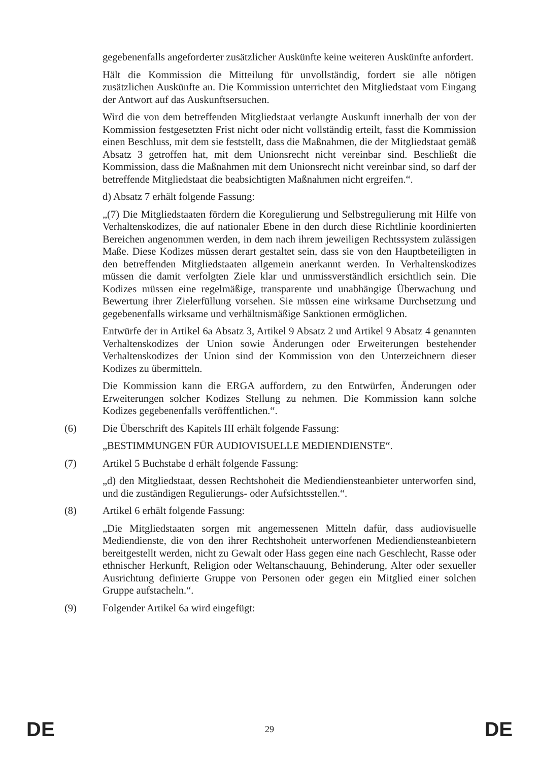gegebenenfalls angeforderter zusätzlicher Auskünfte keine weiteren Auskünfte anfordert.
Hält die Kommission die Mitteilung für unvollständig, fordert sie alle nötigen zusätzlichen Auskünfte an. Die Kommission unterrichtet den Mitgliedstaat vom Eingang der Antwort auf das Auskunftsersuchen.
Wird die von dem betreffenden Mitgliedstaat verlangte Auskunft innerhalb der von der Kommission festgesetzten Frist nicht oder nicht vollständig erteilt, fasst die Kommission einen Beschluss, mit dem sie feststellt, dass die Maßnahmen, die der Mitgliedstaat gemäß Absatz 3 getroffen hat, mit dem Unionsrecht nicht vereinbar sind. Beschließt die Kommission, dass die Maßnahmen mit dem Unionsrecht nicht vereinbar sind, so darf der betreffende Mitgliedstaat die beabsichtigten Maßnahmen nicht ergreifen.“.
d) Absatz 7 erhält folgende Fassung:
„(7) Die Mitgliedstaaten fördern die Koregulierung und Selbstregulierung mit Hilfe von Verhaltenskodizes, die auf nationaler Ebene in den durch diese Richtlinie koordinierten Bereichen angenommen werden, in dem nach ihrem jeweiligen Rechtssystem zulässigen Maße. Diese Kodizes müssen derart gestaltet sein, dass sie von den Hauptbeteiligten in den betreffenden Mitgliedstaaten allgemein anerkannt werden. In Verhaltenskodizes müssen die damit verfolgten Ziele klar und unmissverständlich ersichtlich sein. Die Kodizes müssen eine regelmäßige, transparente und unabhängige Überwachung und Bewertung ihrer Zielerfüllung vorsehen. Sie müssen eine wirksame Durchsetzung und gegebenenfalls wirksame und verhältnismäßige Sanktionen ermöglichen.
Entwürfe der in Artikel 6a Absatz 3, Artikel 9 Absatz 2 und Artikel 9 Absatz 4 genannten Verhaltenskodizes der Union sowie Änderungen oder Erweiterungen bestehender Verhaltenskodizes der Union sind der Kommission von den Unterzeichnern dieser Kodizes zu übermitteln.
Die Kommission kann die ERGA auffordern, zu den Entwürfen, Änderungen oder Erweiterungen solcher Kodizes Stellung zu nehmen. Die Kommission kann solche Kodizes gegebenenfalls veröffentlichen.“.
(6) Die Überschrift des Kapitels III erhält folgende Fassung:
„BESTIMMUNGEN FÜR AUDIOVISUELLE MEDIENDIENSTE“.
(7) Artikel 5 Buchstabe d erhält folgende Fassung:
„d) den Mitgliedstaat, dessen Rechtshoheit die Mediendiensteanbieter unterworfen sind, und die zuständigen Regulierungs- oder Aufsichtsstellen.“.
(8) Artikel 6 erhält folgende Fassung:
„Die Mitgliedstaaten sorgen mit angemessenen Mitteln dafür, dass audiovisuelle Mediendienste, die von den ihrer Rechtshoheit unterworfenen Mediendiensteanbietern bereitgestellt werden, nicht zu Gewalt oder Hass gegen eine nach Geschlecht, Rasse oder ethnischer Herkunft, Religion oder Weltanschauung, Behinderung, Alter oder sexueller Ausrichtung definierte Gruppe von Personen oder gegen ein Mitglied einer solchen Gruppe aufstacheln.“.
(9) Folgender Artikel 6a wird eingefügt:
DE 29 DE